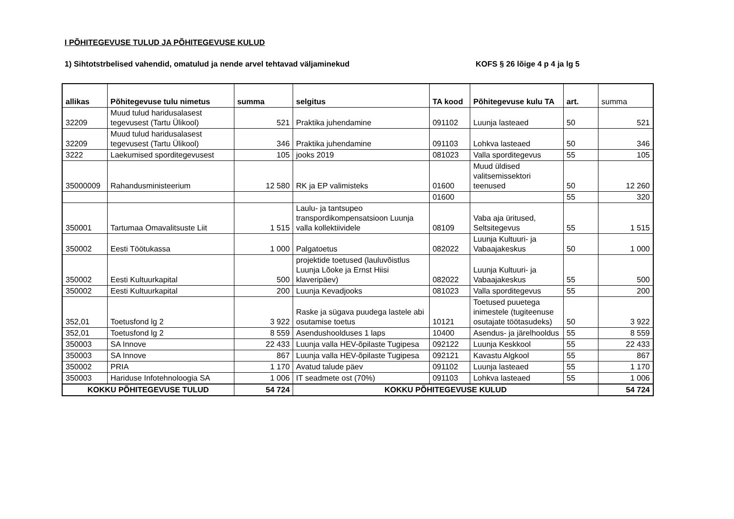I PÕHITEGEVUSE TULUD JA PÕHITEGEVUSE KULUD
1) Sihtotstrbelised vahendid, omatulud ja nende arvel tehtavad väljaminekud KOFS § 26 lõige 4 p 4 ja lg 5
| allikas | Põhitegevuse tulu nimetus | summa | selgitus | TA kood | Põhitegevuse kulu TA | art. | summa |
| 32209 | Muud tulud haridusalasest tegevusest (Tartu Ülikool) | 521 | Praktika juhendamine | 091102 | Luunja lasteaed | 50 | 521 |
| 32209 | Muud tulud haridusalasest tegevusest (Tartu Ülikool) | 346 | Praktika juhendamine | 091103 | Lohkva lasteaed | 50 | 346 |
| 3222 | Laekumised sporditegevusest | 105 | jooks 2019 | 081023 | Valla sporditegevus | 55 | 105 |
| 35000009 | Rahandusministeerium | 12 580 | RK ja EP valimisteks | 01600 | Muud üldised valitsemissektori teenused | 50 | 12 260 |
| | | | | 01600 | | 55 | 320 |
| 350001 | Tartumaa Omavalitsuste Liit | 1 515 | Laulu- ja tantsupeo transpordikompensatsioon Luunja valla kollektiividele | 08109 | Vaba aja üritused, Seltsitegevus | 55 | 1 515 |
| 350002 | Eesti Töötukassa | 1 000 | Palgatoetus | 082022 | Luunja Kultuuri- ja Vabaajakeskus | 50 | 1 000 |
| 350002 | Eesti Kultuurkapital | 500 | projektide toetused (lauluvõistlus Luunja Lõoke ja Ernst Hiisi klaveripäev) | 082022 | Luunja Kultuuri- ja Vabaajakeskus | 55 | 500 |
| 350002 | Eesti Kultuurkapital | 200 | Luunja Kevadjooks | 081023 | Valla sporditegevus | 55 | 200 |
| 352,01 | Toetusfond lg 2 | 3 922 | Raske ja sügava puudega lastele abi osutamise toetus | 10121 | Toetused puuetega inimestele (tugiteenuse osutajate töötasudeks) | 50 | 3 922 |
| 352,01 | Toetusfond lg 2 | 8 559 | Asendushoolduses 1 laps | 10400 | Asendus- ja järelhooldus | 55 | 8 559 |
| 350003 | SA Innove | 22 433 | Luunja valla HEV-õpilaste Tugipesa | 092122 | Luunja Keskkool | 55 | 22 433 |
| 350003 | SA Innove | 867 | Luunja valla HEV-õpilaste Tugipesa | 092121 | Kavastu Algkool | 55 | 867 |
| 350002 | PRIA | 1 170 | Avatud talude päev | 091102 | Luunja lasteaed | 55 | 1 170 |
| 350003 | Hariduse Infotehnoloogia SA | 1 006 | IT seadmete ost (70%) | 091103 | Lohkva lasteaed | 55 | 1 006 |
| KOKKU PÕHITEGEVUSE TULUD | | 54 724 | KOKKU PÕHITEGEVUSE KULUD | | | | 54 724 |